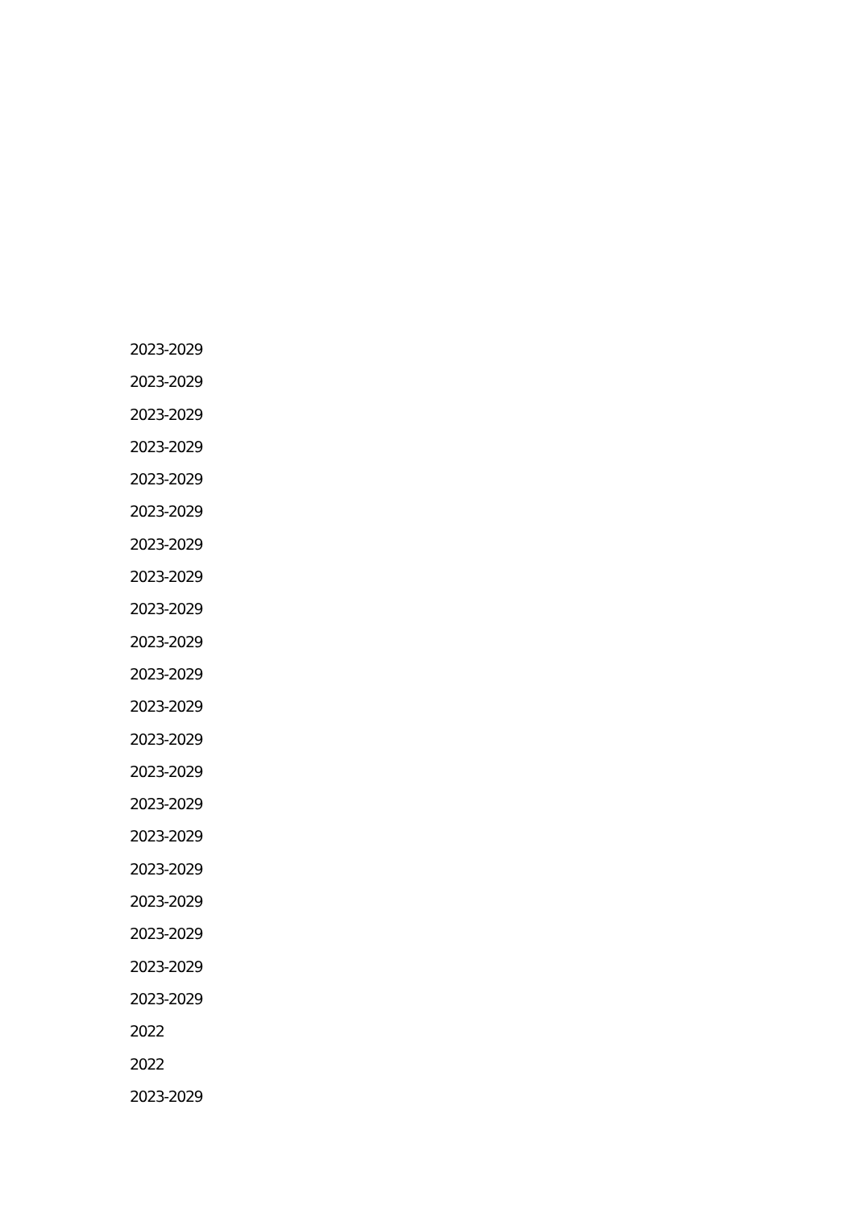2023-2029
2023-2029
2023-2029
2023-2029
2023-2029
2023-2029
2023-2029
2023-2029
2023-2029
2023-2029
2023-2029
2023-2029
2023-2029
2023-2029
2023-2029
2023-2029
2023-2029
2023-2029
2023-2029
2023-2029
2023-2029
2022
2022
2023-2029